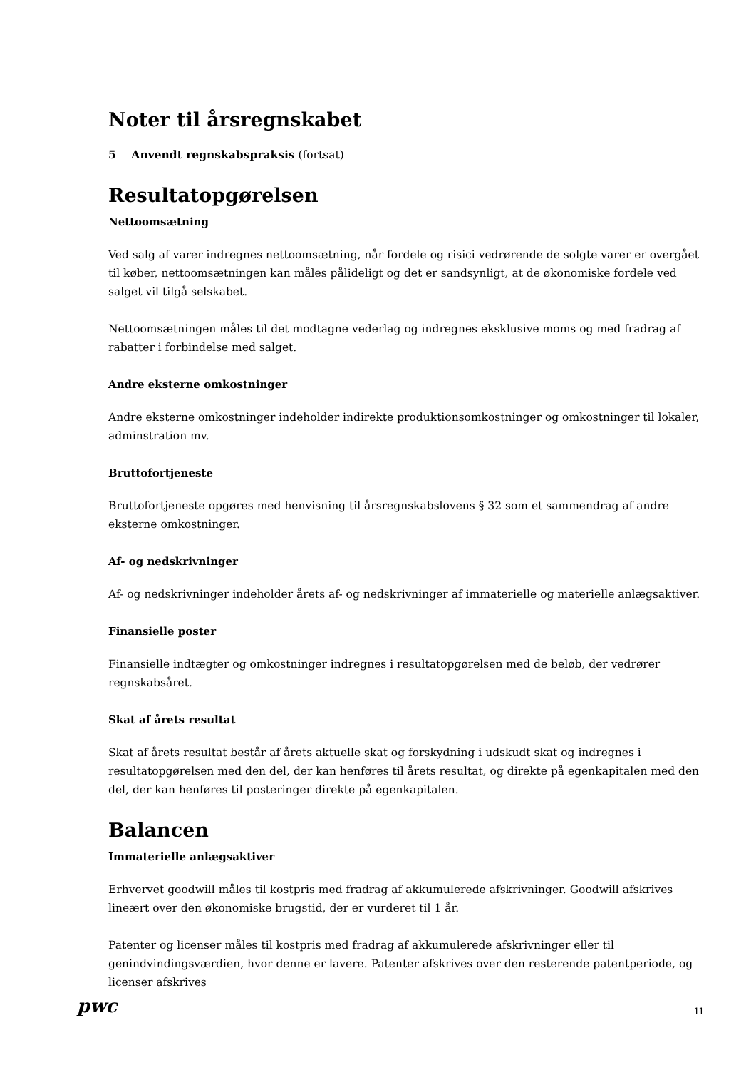Noter til årsregnskabet
5 Anvendt regnskabspraksis (fortsat)
Resultatopgørelsen
Nettoomsætning
Ved salg af varer indregnes nettoomsætning, når fordele og risici vedrørende de solgte varer er overgået til køber, nettoomsætningen kan måles pålideligt og det er sandsynligt, at de økonomiske fordele ved salget vil tilgå selskabet.
Nettoomsætningen måles til det modtagne vederlag og indregnes eksklusive moms og med fradrag af rabatter i forbindelse med salget.
Andre eksterne omkostninger
Andre eksterne omkostninger indeholder indirekte produktionsomkostninger og omkostninger til lokaler, adminstration mv.
Bruttofortjeneste
Bruttofortjeneste opgøres med henvisning til årsregnskabslovens § 32 som et sammendrag af andre eksterne omkostninger.
Af- og nedskrivninger
Af- og nedskrivninger indeholder årets af- og nedskrivninger af immaterielle og materielle anlægsaktiver.
Finansielle poster
Finansielle indtægter og omkostninger indregnes i resultatopgørelsen med de beløb, der vedrører regnskabsåret.
Skat af årets resultat
Skat af årets resultat består af årets aktuelle skat og forskydning i udskudt skat og indregnes i resultatopgørelsen med den del, der kan henføres til årets resultat, og direkte på egenkapitalen med den del, der kan henføres til posteringer direkte på egenkapitalen.
Balancen
Immaterielle anlægsaktiver
Erhvervet goodwill måles til kostpris med fradrag af akkumulerede afskrivninger. Goodwill afskrives lineært over den økonomiske brugstid, der er vurderet til 1 år.
Patenter og licenser måles til kostpris med fradrag af akkumulerede afskrivninger eller til genindvindingsværdien, hvor denne er lavere. Patenter afskrives over den resterende patentperiode, og licenser afskrives
pwc 11